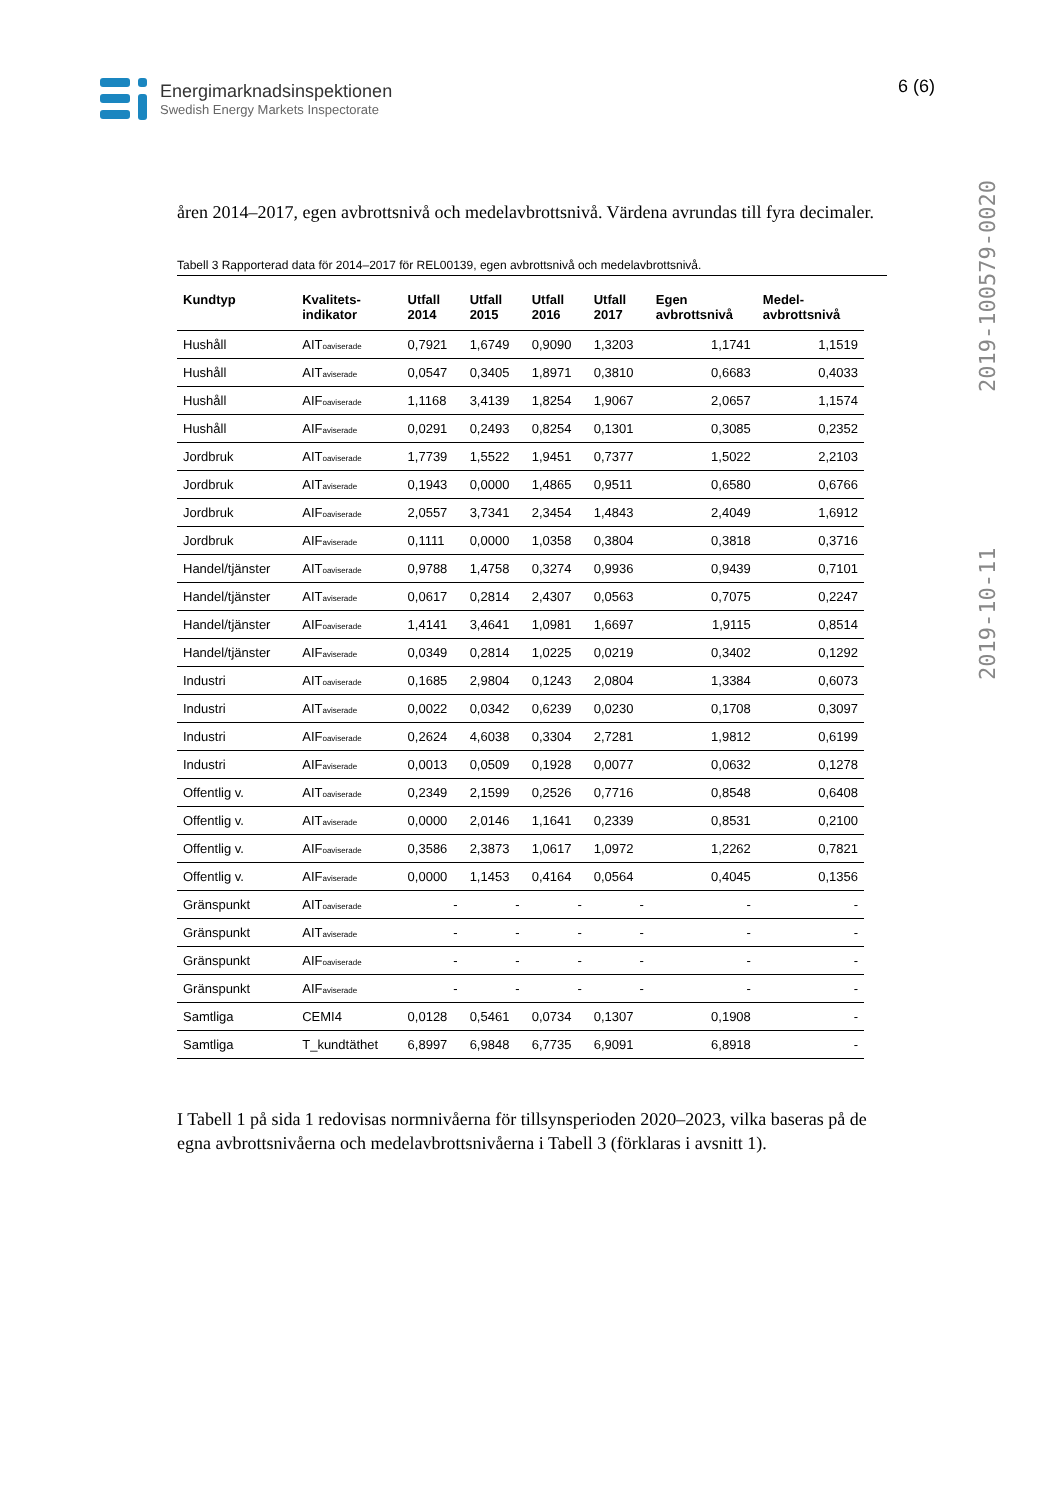Energimarknadsinspektionen
Swedish Energy Markets Inspectorate
6 (6)
2019-10-11 2019-100579-0020
åren 2014–2017, egen avbrottsnivå och medelavbrottsnivå. Värdena avrundas till fyra decimaler.
Tabell 3 Rapporterad data för 2014–2017 för REL00139, egen avbrottsnivå och medelavbrottsnivå.
| Kundtyp | Kvalitets- indikator | Utfall 2014 | Utfall 2015 | Utfall 2016 | Utfall 2017 | Egen avbrottsnivå | Medel- avbrottsnivå |
| --- | --- | --- | --- | --- | --- | --- | --- |
| Hushåll | AIT<sub>oaviserade</sub> | 0,7921 | 1,6749 | 0,9090 | 1,3203 | 1,1741 | 1,1519 |
| Hushåll | AIT<sub>aviserade</sub> | 0,0547 | 0,3405 | 1,8971 | 0,3810 | 0,6683 | 0,4033 |
| Hushåll | AIF<sub>oaviserade</sub> | 1,1168 | 3,4139 | 1,8254 | 1,9067 | 2,0657 | 1,1574 |
| Hushåll | AIF<sub>aviserade</sub> | 0,0291 | 0,2493 | 0,8254 | 0,1301 | 0,3085 | 0,2352 |
| Jordbruk | AIT<sub>oaviserade</sub> | 1,7739 | 1,5522 | 1,9451 | 0,7377 | 1,5022 | 2,2103 |
| Jordbruk | AIT<sub>aviserade</sub> | 0,1943 | 0,0000 | 1,4865 | 0,9511 | 0,6580 | 0,6766 |
| Jordbruk | AIF<sub>oaviserade</sub> | 2,0557 | 3,7341 | 2,3454 | 1,4843 | 2,4049 | 1,6912 |
| Jordbruk | AIF<sub>aviserade</sub> | 0,1111 | 0,0000 | 1,0358 | 0,3804 | 0,3818 | 0,3716 |
| Handel/tjänster | AIT<sub>oaviserade</sub> | 0,9788 | 1,4758 | 0,3274 | 0,9936 | 0,9439 | 0,7101 |
| Handel/tjänster | AIT<sub>aviserade</sub> | 0,0617 | 0,2814 | 2,4307 | 0,0563 | 0,7075 | 0,2247 |
| Handel/tjänster | AIF<sub>oaviserade</sub> | 1,4141 | 3,4641 | 1,0981 | 1,6697 | 1,9115 | 0,8514 |
| Handel/tjänster | AIF<sub>aviserade</sub> | 0,0349 | 0,2814 | 1,0225 | 0,0219 | 0,3402 | 0,1292 |
| Industri | AIT<sub>oaviserade</sub> | 0,1685 | 2,9804 | 0,1243 | 2,0804 | 1,3384 | 0,6073 |
| Industri | AIT<sub>aviserade</sub> | 0,0022 | 0,0342 | 0,6239 | 0,0230 | 0,1708 | 0,3097 |
| Industri | AIF<sub>oaviserade</sub> | 0,2624 | 4,6038 | 0,3304 | 2,7281 | 1,9812 | 0,6199 |
| Industri | AIF<sub>aviserade</sub> | 0,0013 | 0,0509 | 0,1928 | 0,0077 | 0,0632 | 0,1278 |
| Offentlig v. | AIT<sub>oaviserade</sub> | 0,2349 | 2,1599 | 0,2526 | 0,7716 | 0,8548 | 0,6408 |
| Offentlig v. | AIT<sub>aviserade</sub> | 0,0000 | 2,0146 | 1,1641 | 0,2339 | 0,8531 | 0,2100 |
| Offentlig v. | AIF<sub>oaviserade</sub> | 0,3586 | 2,3873 | 1,0617 | 1,0972 | 1,2262 | 0,7821 |
| Offentlig v. | AIF<sub>aviserade</sub> | 0,0000 | 1,1453 | 0,4164 | 0,0564 | 0,4045 | 0,1356 |
| Gränspunkt | AIT<sub>oaviserade</sub> | - | - | - | - | - | - |
| Gränspunkt | AIT<sub>aviserade</sub> | - | - | - | - | - | - |
| Gränspunkt | AIF<sub>oaviserade</sub> | - | - | - | - | - | - |
| Gränspunkt | AIF<sub>aviserade</sub> | - | - | - | - | - | - |
| Samtliga | CEMI4 | 0,0128 | 0,5461 | 0,0734 | 0,1307 | 0,1908 | - |
| Samtliga | T_kundtäthet | 6,8997 | 6,9848 | 6,7735 | 6,9091 | 6,8918 | - |
I Tabell 1 på sida 1 redovisas normnivåerna för tillsynsperioden 2020–2023, vilka baseras på de egna avbrottsnivåerna och medelavbrottsnivåerna i Tabell 3 (förklaras i avsnitt 1).